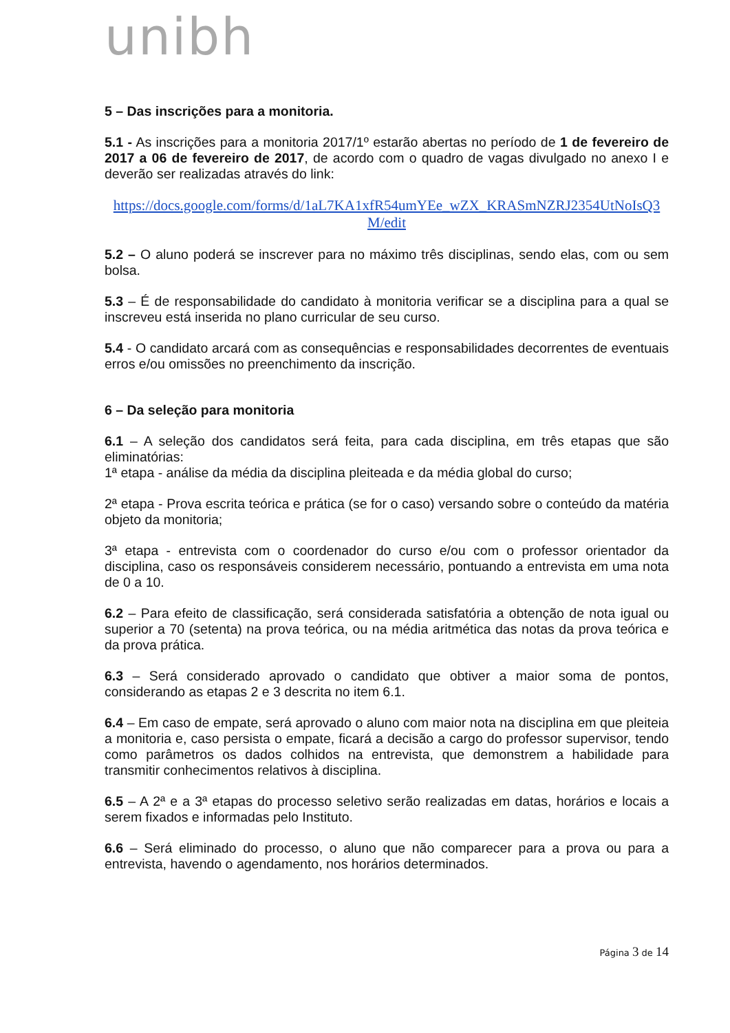unibh
5 – Das inscrições para a monitoria.
5.1 - As inscrições para a monitoria 2017/1º estarão abertas no período de 1 de fevereiro de 2017 a 06 de fevereiro de 2017, de acordo com o quadro de vagas divulgado no anexo I e deverão ser realizadas através do link:
https://docs.google.com/forms/d/1aL7KA1xfR54umYEe_wZX_KRASmNZRJ2354UtNoIsQ3 M/edit
5.2 – O aluno poderá se inscrever para no máximo três disciplinas, sendo elas, com ou sem bolsa.
5.3 – É de responsabilidade do candidato à monitoria verificar se a disciplina para a qual se inscreveu está inserida no plano curricular de seu curso.
5.4 - O candidato arcará com as consequências e responsabilidades decorrentes de eventuais erros e/ou omissões no preenchimento da inscrição.
6 – Da seleção para monitoria
6.1 – A seleção dos candidatos será feita, para cada disciplina, em três etapas que são eliminatórias:
1ª etapa - análise da média da disciplina pleiteada e da média global do curso;
2ª etapa - Prova escrita teórica e prática (se for o caso) versando sobre o conteúdo da matéria objeto da monitoria;
3ª etapa - entrevista com o coordenador do curso e/ou com o professor orientador da disciplina, caso os responsáveis considerem necessário, pontuando a entrevista em uma nota de 0 a 10.
6.2 – Para efeito de classificação, será considerada satisfatória a obtenção de nota igual ou superior a 70 (setenta) na prova teórica, ou na média aritmética das notas da prova teórica e da prova prática.
6.3 – Será considerado aprovado o candidato que obtiver a maior soma de pontos, considerando as etapas 2 e 3 descrita no item 6.1.
6.4 – Em caso de empate, será aprovado o aluno com maior nota na disciplina em que pleiteia a monitoria e, caso persista o empate, ficará a decisão a cargo do professor supervisor, tendo como parâmetros os dados colhidos na entrevista, que demonstrem a habilidade para transmitir conhecimentos relativos à disciplina.
6.5 – A 2ª e a 3ª etapas do processo seletivo serão realizadas em datas, horários e locais a serem fixados e informadas pelo Instituto.
6.6 – Será eliminado do processo, o aluno que não comparecer para a prova ou para a entrevista, havendo o agendamento, nos horários determinados.
Página 3 de 14